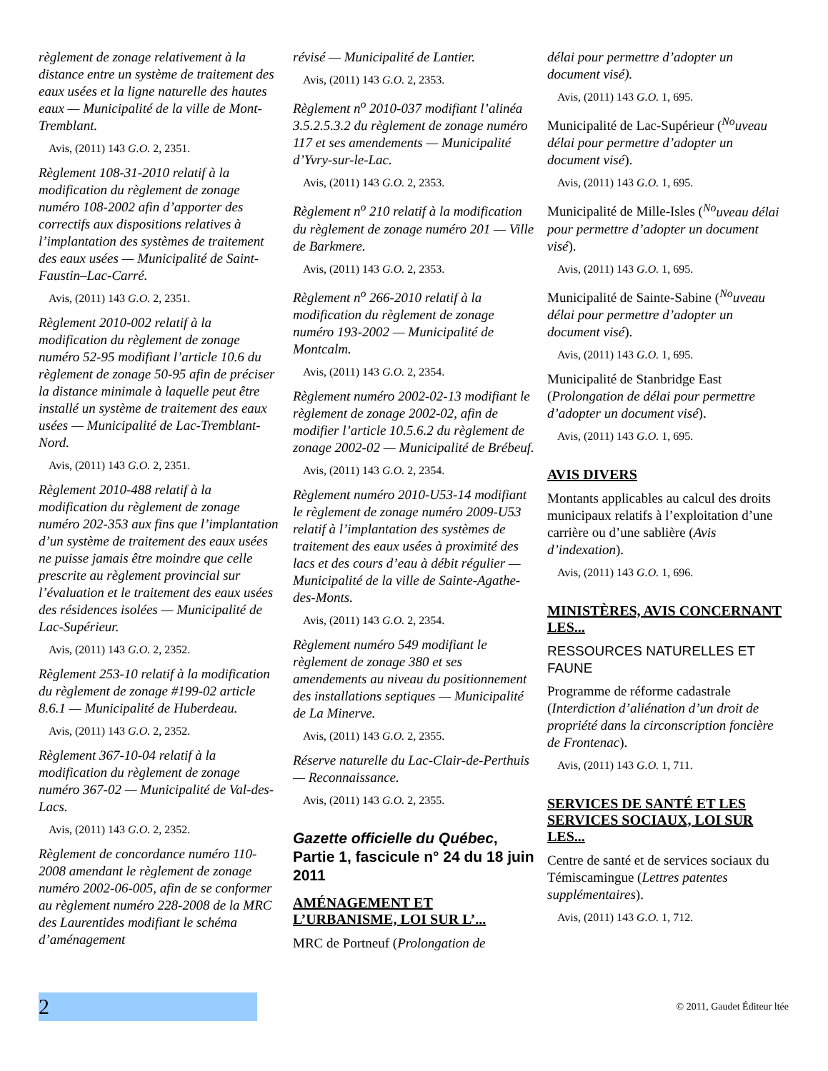règlement de zonage relativement à la distance entre un système de traitement des eaux usées et la ligne naturelle des hautes eaux — Municipalité de la ville de Mont-Tremblant.
Avis, (2011) 143 G.O. 2, 2351.
Règlement 108-31-2010 relatif à la modification du règlement de zonage numéro 108-2002 afin d’apporter des correctifs aux dispositions relatives à l’implantation des systèmes de traitement des eaux usées — Municipalité de Saint-Faustin–Lac-Carré.
Avis, (2011) 143 G.O. 2, 2351.
Règlement 2010-002 relatif à la modification du règlement de zonage numéro 52-95 modifiant l’article 10.6 du règlement de zonage 50-95 afin de préciser la distance minimale à laquelle peut être installé un système de traitement des eaux usées — Municipalité de Lac-Tremblant-Nord.
Avis, (2011) 143 G.O. 2, 2351.
Règlement 2010-488 relatif à la modification du règlement de zonage numéro 202-353 aux fins que l’implantation d’un système de traitement des eaux usées ne puisse jamais être moindre que celle prescrite au règlement provincial sur l’évaluation et le traitement des eaux usées des résidences isolées — Municipalité de Lac-Supérieur.
Avis, (2011) 143 G.O. 2, 2352.
Règlement 253-10 relatif à la modification du règlement de zonage #199-02 article 8.6.1 — Municipalité de Huberdeau.
Avis, (2011) 143 G.O. 2, 2352.
Règlement 367-10-04 relatif à la modification du règlement de zonage numéro 367-02 — Municipalité de Val-des-Lacs.
Avis, (2011) 143 G.O. 2, 2352.
Règlement de concordance numéro 110-2008 amendant le règlement de zonage numéro 2002-06-005, afin de se conformer au règlement numéro 228-2008 de la MRC des Laurentides modifiant le schéma d’aménagement
révisé — Municipalité de Lantier.
Avis, (2011) 143 G.O. 2, 2353.
Règlement n<sup>o</sup> 2010-037 modifiant l’alinéa 3.5.2.5.3.2 du règlement de zonage numéro 117 et ses amendements — Municipalité d’Yvry-sur-le-Lac.
Avis, (2011) 143 G.O. 2, 2353.
Règlement n<sup>o</sup> 210 relatif à la modification du règlement de zonage numéro 201 — Ville de Barkmere.
Avis, (2011) 143 G.O. 2, 2353.
Règlement n<sup>o</sup> 266-2010 relatif à la modification du règlement de zonage numéro 193-2002 — Municipalité de Montcalm.
Avis, (2011) 143 G.O. 2, 2354.
Règlement numéro 2002-02-13 modifiant le règlement de zonage 2002-02, afin de modifier l’article 10.5.6.2 du règlement de zonage 2002-02 — Municipalité de Brébeuf.
Avis, (2011) 143 G.O. 2, 2354.
Règlement numéro 2010-U53-14 modifiant le règlement de zonage numéro 2009-U53 relatif à l’implantation des systèmes de traitement des eaux usées à proximité des lacs et des cours d’eau à débit régulier — Municipalité de la ville de Sainte-Agathe-des-Monts.
Avis, (2011) 143 G.O. 2, 2354.
Règlement numéro 549 modifiant le règlement de zonage 380 et ses amendements au niveau du positionnement des installations septiques — Municipalité de La Minerve.
Avis, (2011) 143 G.O. 2, 2355.
Réserve naturelle du Lac-Clair-de-Perthuis — Reconnaissance.
Avis, (2011) 143 G.O. 2, 2355.
Gazette officielle du Québec, Partie 1, fascicule n° 24 du 18 juin 2011
AMÉNAGEMENT ET L’URBANISME, LOI SUR L’...
MRC de Portneuf (Prolongation de
délai pour permettre d’adopter un document visé).
Avis, (2011) 143 G.O. 1, 695.
Municipalité de Lac-Supérieur (<sup>No</sup>uveau délai pour permettre d’adopter un document visé).
Avis, (2011) 143 G.O. 1, 695.
Municipalité de Mille-Isles (<sup>No</sup>uveau délai pour permettre d’adopter un document visé).
Avis, (2011) 143 G.O. 1, 695.
Municipalité de Sainte-Sabine (<sup>No</sup>uveau délai pour permettre d’adopter un document visé).
Avis, (2011) 143 G.O. 1, 695.
Municipalité de Stanbridge East (Prolongation de délai pour permettre d’adopter un document visé).
Avis, (2011) 143 G.O. 1, 695.
AVIS DIVERS
Montants applicables au calcul des droits municipaux relatifs à l’exploitation d’une carrière ou d’une sablière (Avis d’indexation).
Avis, (2011) 143 G.O. 1, 696.
MINISTÈRES, AVIS CONCERNANT LES...
RESSOURCES NATURELLES ET FAUNE
Programme de réforme cadastrale (Interdiction d’aliénation d’un droit de propriété dans la circonscription foncière de Frontenac).
Avis, (2011) 143 G.O. 1, 711.
SERVICES DE SANTÉ ET LES SERVICES SOCIAUX, LOI SUR LES...
Centre de santé et de services sociaux du Témiscamingue (Lettres patentes supplémentaires).
Avis, (2011) 143 G.O. 1, 712.
2
© 2011, Gaudet Éditeur ltée